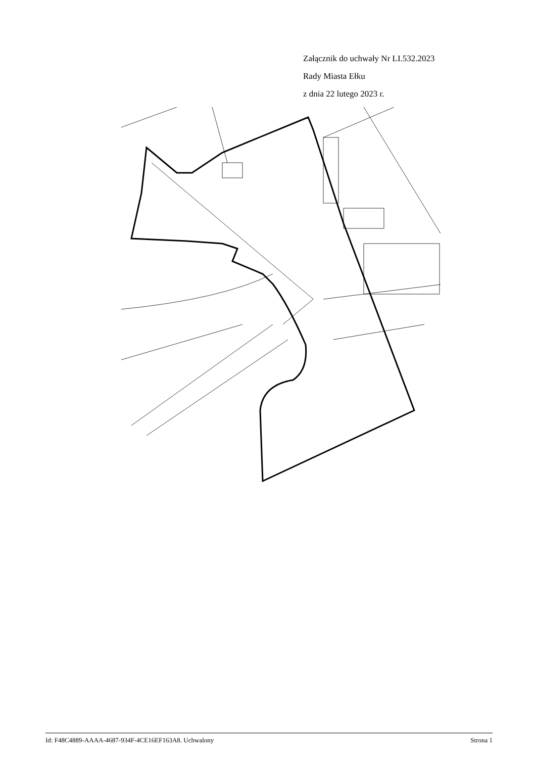Załącznik do uchwały Nr LI.532.2023
Rady Miasta Ełku
z dnia 22 lutego 2023 r.
Id: F48C4889-AAAA-4687-934F-4CE16EF163A8. Uchwalony Strona 1